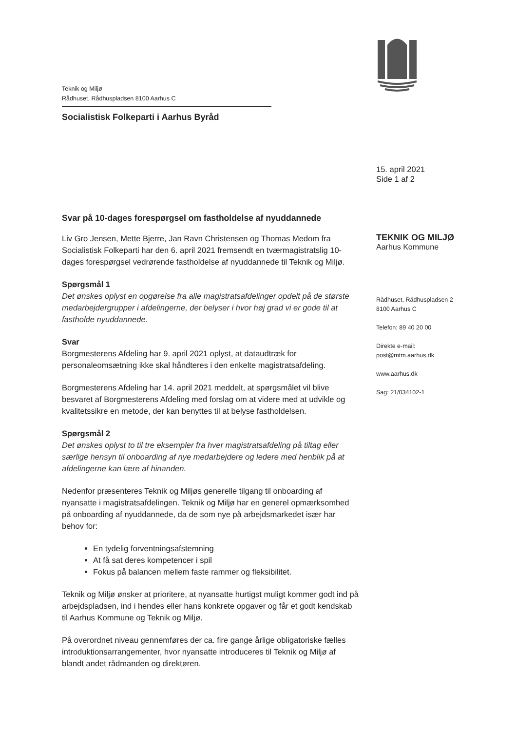Teknik og Miljø
Rådhuset, Rådhuspladsen 8100 Aarhus C
Socialistisk Folkeparti i Aarhus Byråd
15. april 2021
Side 1 af 2
TEKNIK OG MILJØ
Aarhus Kommune
Rådhuset, Rådhuspladsen 2
8100 Aarhus C
Telefon: 89 40 20 00
Direkte e-mail:
post@mtm.aarhus.dk
www.aarhus.dk
Sag: 21/034102-1
Svar på 10-dages forespørgsel om fastholdelse af nyuddannede
Liv Gro Jensen, Mette Bjerre, Jan Ravn Christensen og Thomas Medom fra Socialistisk Folkeparti har den 6. april 2021 fremsendt en tværmagistratslig 10-dages forespørgsel vedrørende fastholdelse af nyuddannede til Teknik og Miljø.
Spørgsmål 1
Det ønskes oplyst en opgørelse fra alle magistratsafdelinger opdelt på de største medarbejdergrupper i afdelingerne, der belyser i hvor høj grad vi er gode til at fastholde nyuddannede.
Svar
Borgmesterens Afdeling har 9. april 2021 oplyst, at dataudtræk for personaleomsætning ikke skal håndteres i den enkelte magistratsafdeling.
Borgmesterens Afdeling har 14. april 2021 meddelt, at spørgsmålet vil blive besvaret af Borgmesterens Afdeling med forslag om at videre med at udvikle og kvalitetssikre en metode, der kan benyttes til at belyse fastholdelsen.
Spørgsmål 2
Det ønskes oplyst to til tre eksempler fra hver magistratsafdeling på tiltag eller særlige hensyn til onboarding af nye medarbejdere og ledere med henblik på at afdelingerne kan lære af hinanden.
Nedenfor præsenteres Teknik og Miljøs generelle tilgang til onboarding af nyansatte i magistratsafdelingen. Teknik og Miljø har en generel opmærksomhed på onboarding af nyuddannede, da de som nye på arbejdsmarkedet især har behov for:
En tydelig forventningsafstemning
At få sat deres kompetencer i spil
Fokus på balancen mellem faste rammer og fleksibilitet.
Teknik og Miljø ønsker at prioritere, at nyansatte hurtigst muligt kommer godt ind på arbejdspladsen, ind i hendes eller hans konkrete opgaver og får et godt kendskab til Aarhus Kommune og Teknik og Miljø.
På overordnet niveau gennemføres der ca. fire gange årlige obligatoriske fælles introduktionsarrangementer, hvor nyansatte introduceres til Teknik og Miljø af blandt andet rådmanden og direktøren.